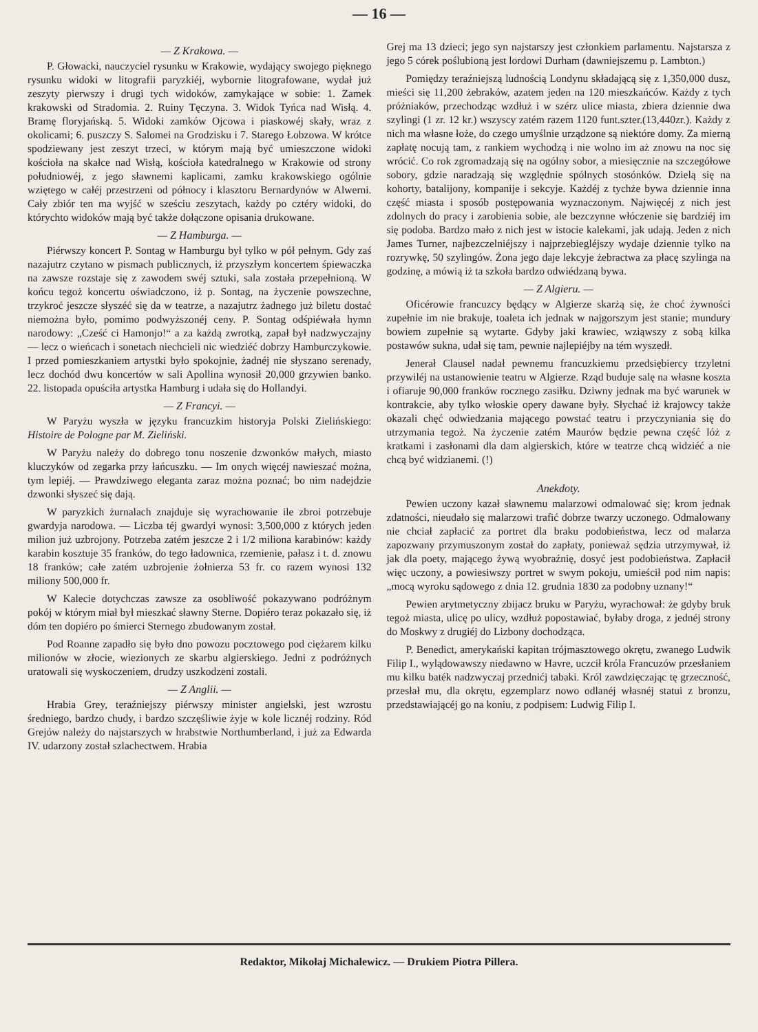— 16 —
— Z Krakowa. —
P. Głowacki, nauczyciel rysunku w Krakowie, wydający swojego pięknego rysunku widoki w litografii paryzkiéj, wybornie litografowane, wydał już zeszyty pierwszy i drugi tych widoków, zamykające w sobie: 1. Zamek krakowski od Stradomia. 2. Ruiny Tęczyna. 3. Widok Tyńca nad Wisłą. 4. Bramę floryjańską. 5. Widoki zamków Ojcowa i piaskowéj skały, wraz z okolicami; 6. puszczy S. Salomei na Grodzisku i 7. Starego Łobzowa. W krótce spodziewany jest zeszyt trzeci, w którym mają być umieszczone widoki kościoła na skałce nad Wisłą, kościoła katedralnego w Krakowie od strony połudn​iowéj, z jego sławnemi kaplicami, zamku krakowskiego ogólnie wziętego w całéj przestrzeni od północy i klasztoru Bernardynów w Alwerni. Cały zbiór ten ma wyjść w sześciu zeszytach, każdy po cztéry widoki, do którychto widoków mają być także dołączone opisania drukowane.
— Z Hamburga. —
Piérwszy koncert P. Sontag w Hamburgu był tylko w pół pełnym. Gdy zaś nazajutrz czytano w pismach publicznych, iż przyszłym koncertem śpiewaczka na zawsze rozstaje się z zawodem swéj sztuki, sala została przepełnioną. W końcu tegoż koncertu oświadczono, iż p. Sontag, na życzenie powszechne, trzykroć jeszcze słyszéć się da w teatrze, a nazajutrz żadnego już biletu dostać niemożna było, pomimo podwyższonéj ceny. P. Sontag odśpiéwała hymn narodowy: „Cześć ci Hamonjo!“ a za każdą zwrotką, zapał był nadzwyczajny — lecz o wieńcach i sonetach niechcieli nic wiedziéć dobrzy Hamburczykowie. I przed pomieszkaniem artystki było spokojnie, żadnéj nie słyszano serenady, lecz dochód dwu koncertów w sali Apollina wynosił 20,000 grzywien banko. 22. listopada opuściła artystka Hamburg i udała się do Hollandyi.
— Z Francyi. —
W Paryżu wyszła w języku francuzkim historyja Polski Zielińskiego: Histoire de Pologne par M. Zieliński.
W Paryżu należy do dobrego tonu noszenie dzwonków małych, miasto kluczyków od zegarka przy łańcuszku. — Im onych więcéj nawieszać można, tym lepiéj. — Prawdziwego eleganta zaraz można poznać; bo nim nadejdzie dzwonki słyszeć się dają.
W paryzkich żurnalach znajduje się wyrachowanie ile zbroi potrzebuje gwardyja narodowa. — Liczba téj gwardyi wynosi: 3,500,000 z których jeden milion już uzbrojony. Potrzeba zatém jeszcze 2 i 1/2 miliona karabinów: każdy karabin kosztuje 35 franków, do tego ładownica, rzemienie, pałasz i t. d. znowu 18 franków; całe zatém uzbrojenie żołnierza 53 fr. co razem wynosi 132 miliony 500,000 fr.
W Kalecie dotychczas zawsze za osobliwość pokazywano podróżnym pokój w którym miał był mieszkać sławny Sterne. Dopiéro teraz pokazało się, iż dóm ten dopiéro po śmierci Sternego zbudowanym został.
Pod Roanne zapadło się było dno powozu pocztowego pod ciężarem kilku milionów w złocie, wiezionych ze skarbu algierskiego. Jedni z podróżnych uratowali się wyskoczeniem, drudzy uszkodzeni zostali.
— Z Anglii. —
Hrabia Grey, teraźniejszy piérwszy minister angielski, jest wzrostu średniego, bardzo chudy, i bardzo szczęśliwie żyje w kole licznéj rodziny. Ród Grejów należy do najstarszych w hrabstwie Northumberland, i już za Edwarda IV. udarzony został szlachectwem. Hrabia
Grej ma 13 dzieci; jego syn najstarszy jest członkiem parlamentu. Najstarsza z jego 5 córek poślubioną jest lordowi Durham (dawniejszemu p. Lambton.)
Pomiędzy teraźniejszą ludnością Londynu składającą się z 1,350,000 dusz, mieści się 11,200 żebraków, azatem jeden na 120 mieszkańców. Każdy z tych próżniaków, przechodząc wzdłuż i w szérz ulice miasta, zbiera dziennie dwa szylingi (1 zr. 12 kr.) wszyscy zatém razem 1120 funt.szter.(13,440zr.). Każdy z nich ma własne łoże, do czego umyślnie urządzone są niektóre domy. Za mierną zapłatę nocują tam, z rankiem wychodzą i nie wolno im aż znowu na noc się wrócić. Co rok zgromadzają się na ogólny sobor, a miesięcznie na szczegółowe sobory, gdzie naradzają się względnie spólnych stosónków. Dzielą się na kohorty, batalijony, kompanije i sekcyje. Każdéj z tychże bywa dziennie inna część miasta i sposób postępowania wyznaczonym. Najwięcéj z nich jest zdolnych do pracy i zarobienia sobie, ale bezczynne włóczenie się bardziéj im się podoba. Bardzo mało z nich jest w istocie kalekami, jak udają. Jeden z nich James Turner, najbezczelniéjszy i najprzebiegléjszy wydaje dziennie tylko na rozrywkę, 50 szylingów. Żona jego daje lekcyje żebractwa za płacę szylinga na godzinę, a mówią iż ta szkoła bardzo odwiédzaną bywa.
— Z Algieru. —
Oficérowie francuzcy będący w Algierze skarżą się, że choć żywności zupełnie im nie brakuje, toaleta ich jednak w najgorszym jest stanie; mundury bowiem zupełnie są wytarte. Gdyby jaki krawiec, wziąwszy z sobą kilka postawów sukna, udał się tam, pewnie najlepiéjby na tém wyszedł.
Jenerał Clausel nadał pewnemu francuzkiemu przedsiębiercy trzyletni przywiléj na ustanowienie teatru w Algierze. Rząd buduje salę na własne koszta i ofiaruje 90,000 franków rocznego zasiłku. Dziwny jednak ma być warunek w kontrakcie, aby tylko włoskie opery dawane były. Słychać iż krajowcy także okazali chęć odwiedzania mającego powstać teatru i przyczyniania się do utrzymania tegoż. Na życzenie zatém Maurów będzie pewna część lóż z kratkami i zasłonami dla dam algierskich, które w teatrze chcą widziéć a nie chcą być widzianemi. (!)
Anekdoty.
Pewien uczony kazał sławnemu malarzowi odmalować się; krom jednak zdatności, nieudało się malarzowi trafić dobrze twarzy uczonego. Odmalowany nie chciał zapłacić za portret dla braku podobieństwa, lecz od malarza zapozwany przymuszonym został do zapłaty, ponieważ sędzia utrzymywał, iż jak dla poety, mającego żywą wyobraźnię, dosyć jest podobieństwa. Zapłacił więc uczony, a powiesiwszy portret w swym pokoju, umieścił pod nim napis: „mocą wyroku sądowego z dnia 12. grudnia 1830 za podobny uznany!“
Pewien arytmetyczny zbijacz bruku w Paryżu, wyrachował: że gdyby bruk tegoż miasta, ulicę po ulicy, wzdłuż popostawiać, byłaby droga, z jednéj strony do Moskwy z drugiéj do Lizbony dochodząca.
P. Benedict, amerykański kapitan trójmasztowego okrętu, zwanego Ludwik Filip I., wylądowawszy niedawno w Havre, uczcił króla Francuzów przesłaniem mu kilku baték nadzwyczaj przednićj tabaki. Król zawdzięczając tę grzeczność, przesłał mu, dla okrętu, egzemplarz nowo odlanéj własnéj statui z bronzu, przedstawiającéj go na koniu, z podpisem: Ludwig Filip I.
Redaktor, Mikołaj Michalewicz. — Drukiem Piotra Pillera.